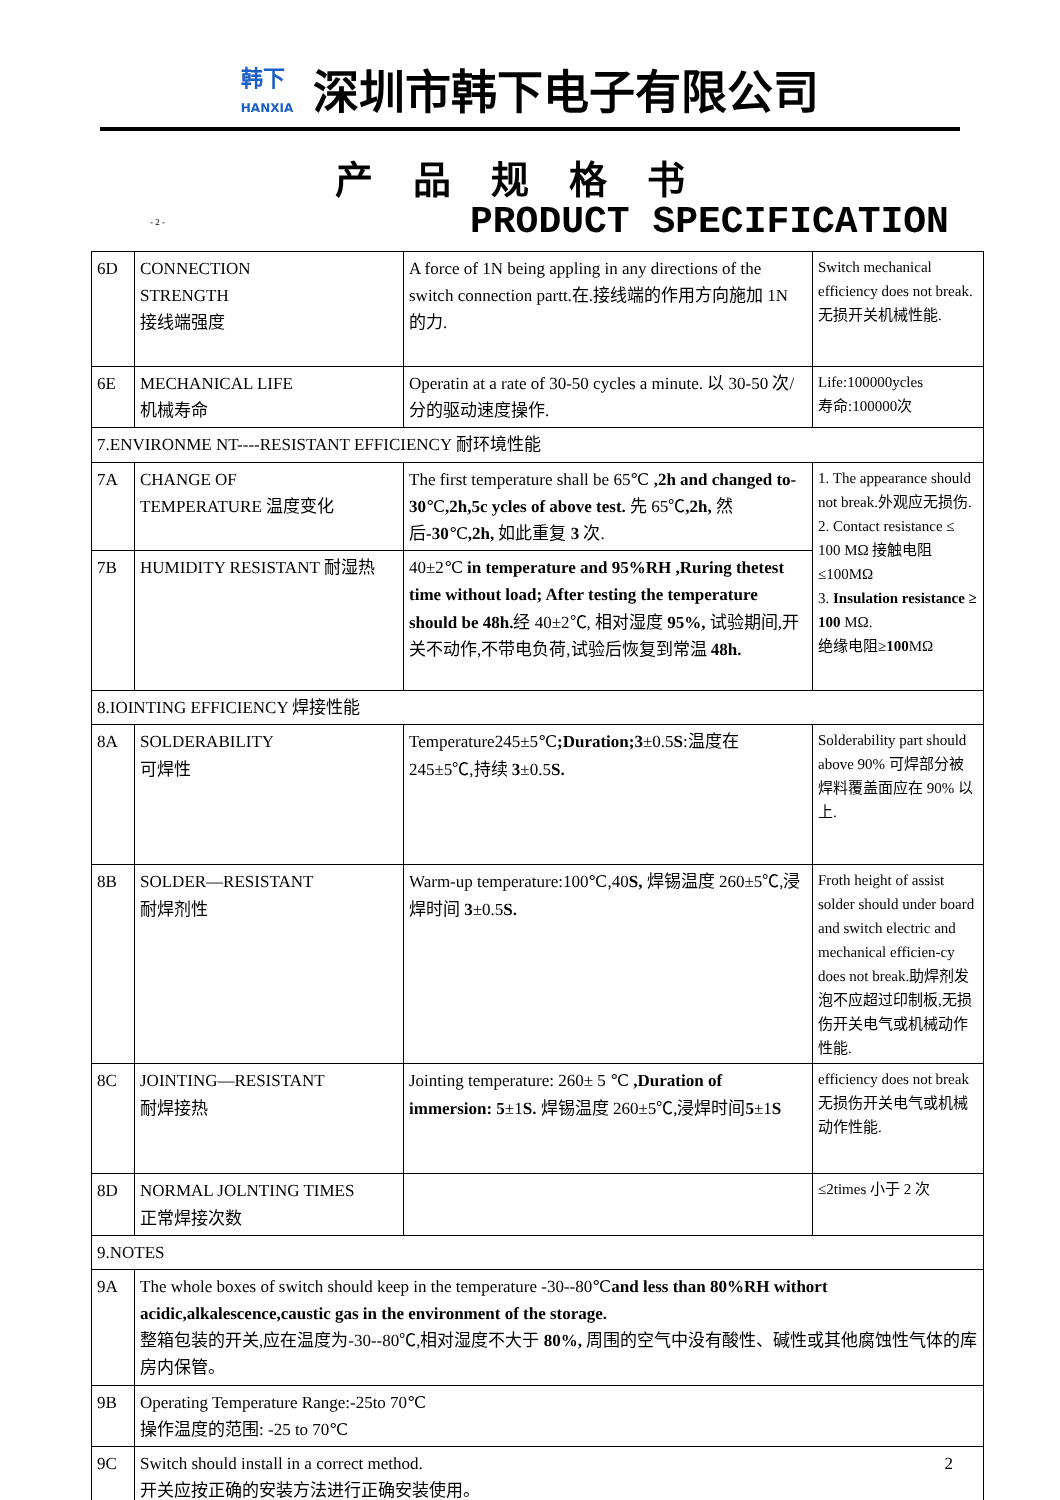韩下
HANXIA
深圳市韩下电子有限公司
产品规格书
- 2 - PRODUCT SPECIFICATION
| 6D | CONNECTION STRENGTH 接线端强度 | A force of 1N being appling in any directions of the switch connection partt.在.接线端的作用方向施加 1N 的力. | Switch mechanical efficiency does not break.无损开关机械性能. |
| 6E | MECHANICAL LIFE 机械寿命 | Operatin at a rate of 30-50 cycles a minute. 以 30-50 次/分的驱动速度操作. | Life:100000ycles 寿命:100000次 |
| 7.ENVIRONME NT----RESISTANT EFFICIENCY 耐环境性能 | | | |
| 7A | CHANGE OF TEMPERATURE 温度变化 | The first temperature shall be 65℃ ,2h and changed to-30 ℃ ,2h,5c ycles of above test. 先 65℃ ,2h, 然后 -30 ℃ ,2h, 如此重复 3 次. | 1. The appearance should not break.外观应无损伤. 2. Contact resistance ≤ 100 MΩ 接触电阻≤100MΩ 3. Insulation resistance ≥ 100 MΩ. 绝缘电阻≥ 100 MΩ |
| 7B | HUMIDITY RESISTANT 耐湿热 | 40±2℃ in temperature and 95%RH ,Ruring thetest time without load; After testing the temperature should be 48h. 经 40±2℃, 相对湿度 95%, 试验期间,开关不动作,不带电负荷,试验后恢复到常温 48h. | |
| 8.IOINTING EFFICIENCY 焊接性能 | | | |
| 8A | SOLDERABILITY 可焊性 | Temperature245±5℃ ;Duration;3 ±0.5 S :温度在 245±5℃,持续 3 ±0.5 S. | Solderability part should above 90% 可焊部分被焊料覆盖面应在 90% 以上. |
| 8B | SOLDER—RESISTANT 耐焊剂性 | Warm-up temperature:100℃,40 S, 焊锡温度 260±5℃,浸焊时间 3 ±0.5 S. | Froth height of assist solder should under board and switch electric and mechanical efficien-cy does not break.助焊剂发泡不应超过印制板,无损伤开关电气或机械动作性能. |
| 8C | JOINTING—RESISTANT 耐焊接热 | Jointing temperature: 260± 5 ℃ ,Duration of immersion: 5 ±1 S. 焊锡温度 260±5℃,浸焊时间 5 ±1 S | efficiency does not break 无损伤开关电气或机械动作性能. |
| 8D | NORMAL JOLNTING TIMES 正常焊接次数 | | ≤2times 小于 2 次 |
| 9.NOTES | | | |
| 9A | The whole boxes of switch should keep in the temperature -30--80℃ and less than 80%RH withort acidic,alkalescence,caustic gas in the environment of the storage. 整箱包装的开关,应在温度为-30--80℃,相对湿度不大于 80%, 周围的空气中没有酸性、碱性或其他腐蚀性气体的库房内保管。 | | |
| 9B | Operating Temperature Range:-25to 70℃ 操作温度的范围: -25 to 70℃ | | |
| 9C | Switch should install in a correct method. 2 开关应按正确的安装方法进行正确安装使用。 | | |